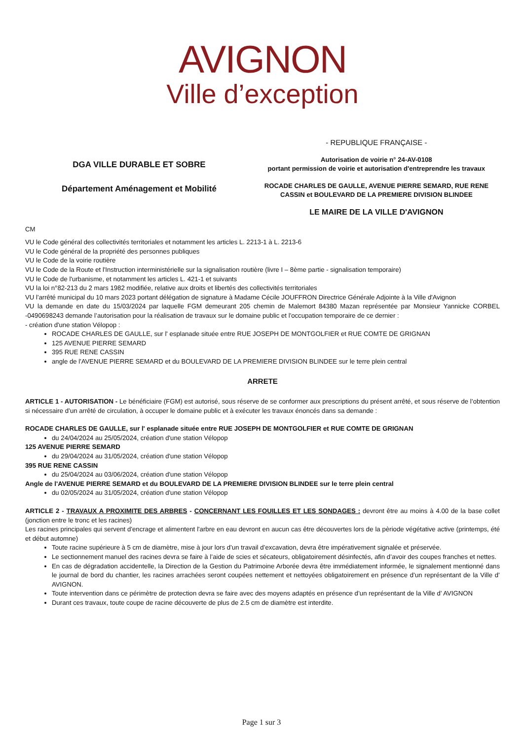AVIGNON
Ville d’exception
DGA VILLE DURABLE ET SOBRE
Département Aménagement et Mobilité
- REPUBLIQUE FRANÇAISE -
Autorisation de voirie n° 24-AV-0108
portant permission de voirie et autorisation d'entreprendre les travaux
ROCADE CHARLES DE GAULLE, AVENUE PIERRE SEMARD, RUE RENE CASSIN et BOULEVARD DE LA PREMIERE DIVISION BLINDEE
LE MAIRE DE LA VILLE D'AVIGNON
CM
VU le Code général des collectivités territoriales et notamment les articles L. 2213-1 à L. 2213-6
VU le Code général de la propriété des personnes publiques
VU le Code de la voirie routière
VU le Code de la Route et l'Instruction interministérielle sur la signalisation routière (livre I – 8ème partie - signalisation temporaire)
VU le Code de l'urbanisme, et notamment les articles L. 421-1 et suivants
VU la loi n°82-213 du 2 mars 1982 modifiée, relative aux droits et libertés des collectivités territoriales
VU l'arrêté municipal du 10 mars 2023 portant délégation de signature à Madame Cécile JOUFFRON Directrice Générale Adjointe à la Ville d'Avignon
VU la demande en date du 15/03/2024 par laquelle FGM demeurant 205 chemin de Malemort 84380 Mazan représentée par Monsieur Yannicke CORBEL -0490698243 demande l’autorisation pour la réalisation de travaux sur le domaine public et l'occupation temporaire de ce dernier :
- création d'une station Vélopop :
ROCADE CHARLES DE GAULLE, sur l' esplanade située entre RUE JOSEPH DE MONTGOLFIER et RUE COMTE DE GRIGNAN
125 AVENUE PIERRE SEMARD
395 RUE RENE CASSIN
angle de l'AVENUE PIERRE SEMARD et du BOULEVARD DE LA PREMIERE DIVISION BLINDEE sur le terre plein central
ARRETE
ARTICLE 1 - AUTORISATION - Le bénéficiaire (FGM) est autorisé, sous réserve de se conformer aux prescriptions du présent arrêté, et sous réserve de l’obtention si nécessaire d’un arrêté de circulation, à occuper le domaine public et à exécuter les travaux énoncés dans sa demande :
ROCADE CHARLES DE GAULLE, sur l' esplanade située entre RUE JOSEPH DE MONTGOLFIER et RUE COMTE DE GRIGNAN
du 24/04/2024 au 25/05/2024, création d'une station Vélopop
125 AVENUE PIERRE SEMARD
du 29/04/2024 au 31/05/2024, création d'une station Vélopop
395 RUE RENE CASSIN
du 25/04/2024 au 03/06/2024, création d'une station Vélopop
Angle de l'AVENUE PIERRE SEMARD et du BOULEVARD DE LA PREMIERE DIVISION BLINDEE sur le terre plein central
du 02/05/2024 au 31/05/2024, création d'une station Vélopop
ARTICLE 2 - TRAVAUX A PROXIMITE DES ARBRES - CONCERNANT LES FOUILLES ET LES SONDAGES : devront être au moins à 4.00 de la base collet (jonction entre le tronc et les racines)
Les racines principales qui servent d'encrage et alimentent l'arbre en eau devront en aucun cas être découvertes lors de la pèriode végétative active (printemps, été et début automne)
Toute racine supérieure à 5 cm de diamètre, mise à jour lors d’un travail d’excavation, devra être impérativement signalée et préservée.
Le sectionnement manuel des racines devra se faire à l’aide de scies et sécateurs, obligatoirement désinfectés, afin d’avoir des coupes franches et nettes.
En cas de dégradation accidentelle, la Direction de la Gestion du Patrimoine Arborée devra être immédiatement informée, le signalement mentionné dans le journal de bord du chantier, les racines arrachées seront coupées nettement et nettoyées obligatoirement en présence d’un représentant de la Ville d’ AVIGNON.
Toute intervention dans ce périmètre de protection devra se faire avec des moyens adaptés en présence d’un représentant de la Ville d’ AVIGNON
Durant ces travaux, toute coupe de racine découverte de plus de 2.5 cm de diamètre est interdite.
Page 1 sur 3